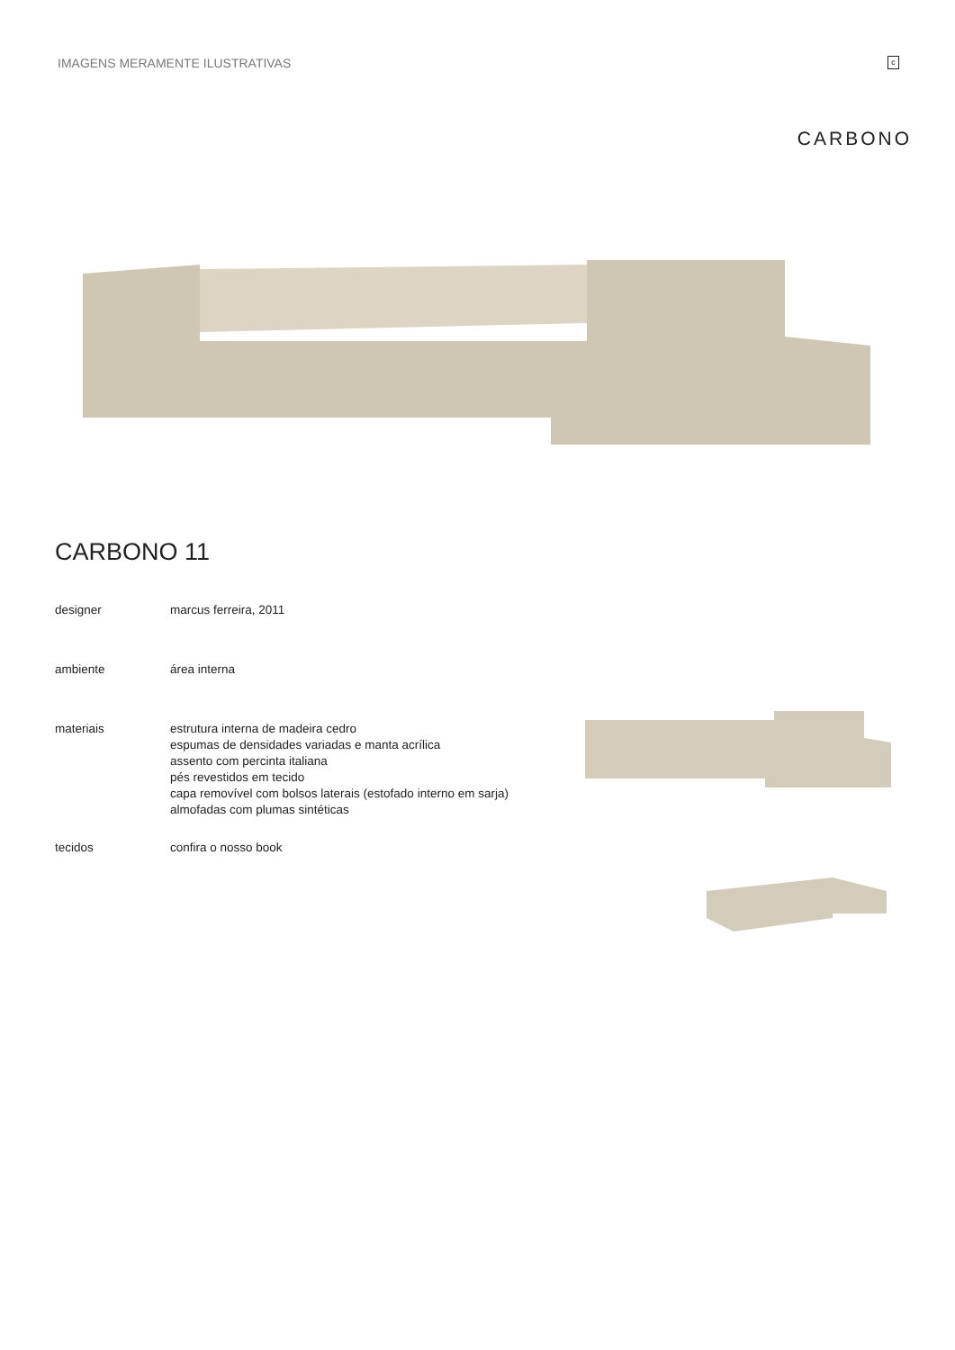IMAGENS MERAMENTE ILUSTRATIVAS
c
CARBONO
CARBONO 11
designer marcus ferreira, 2011
ambiente área interna
materiais estrutura interna de madeira cedro
espumas de densidades variadas e manta acrílica
assento com percinta italiana
pés revestidos em tecido
capa removível com bolsos laterais (estofado interno em sarja)
almofadas com plumas sintéticas
tecidos confira o nosso book